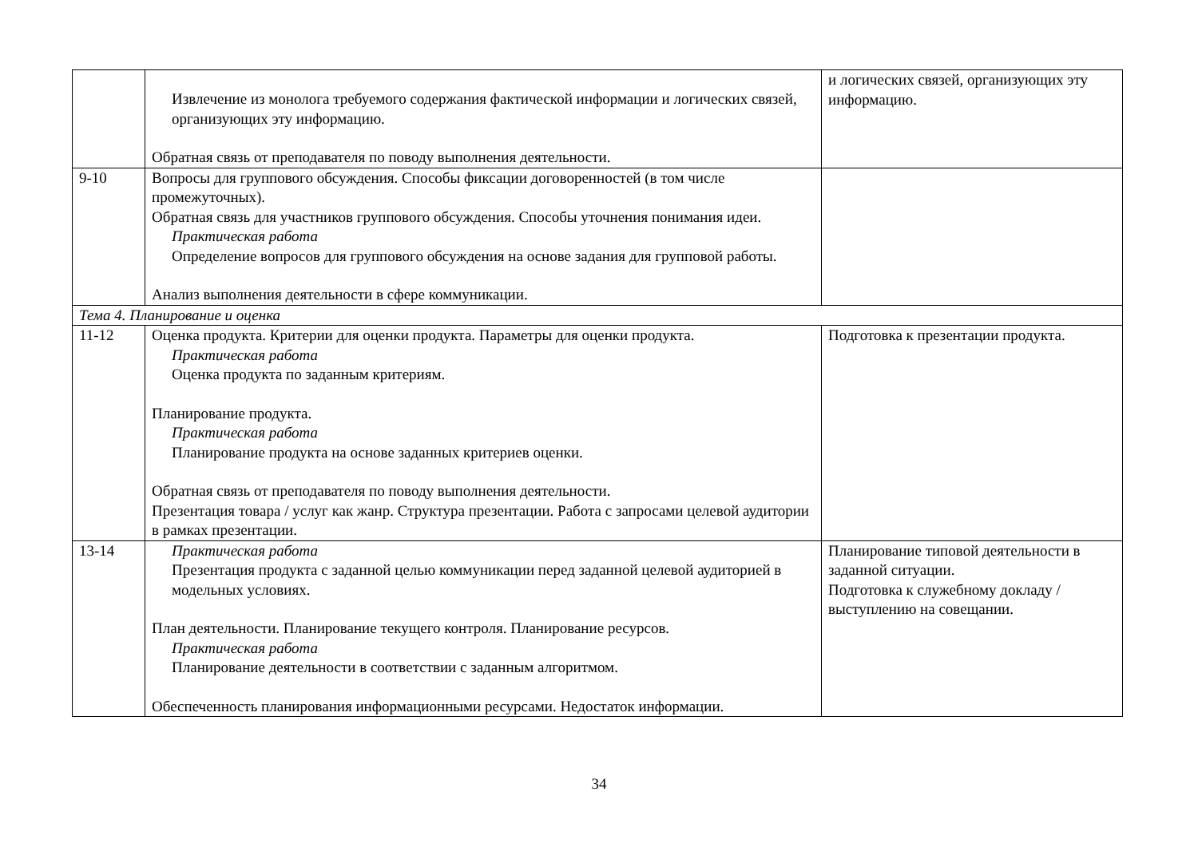| | Извлечение из монолога требуемого содержания фактической информации и логических связей, организующих эту информацию. Обратная связь от преподавателя по поводу выполнения деятельности. | и логических связей, организующих эту информацию. |
| 9-10 | Вопросы для группового обсуждения. Способы фиксации договоренностей (в том числе промежуточных). Обратная связь для участников группового обсуждения. Способы уточнения понимания идеи. Практическая работа Определение вопросов для группового обсуждения на основе задания для групповой работы. Анализ выполнения деятельности в сфере коммуникации. | |
| Тема 4. Планирование и оценка | | |
| 11-12 | Оценка продукта. Критерии для оценки продукта. Параметры для оценки продукта. Практическая работа Оценка продукта по заданным критериям. Планирование продукта. Практическая работа Планирование продукта на основе заданных критериев оценки. Обратная связь от преподавателя по поводу выполнения деятельности. Презентация товара / услуг как жанр. Структура презентации. Работа с запросами целевой аудитории в рамках презентации. | Подготовка к презентации продукта. |
| 13-14 | Практическая работа Презентация продукта с заданной целью коммуникации перед заданной целевой аудиторией в модельных условиях. План деятельности. Планирование текущего контроля. Планирование ресурсов. Практическая работа Планирование деятельности в соответствии с заданным алгоритмом. Обеспеченность планирования информационными ресурсами. Недостаток информации. | Планирование типовой деятельности в заданной ситуации. Подготовка к служебному докладу / выступлению на совещании. |
34